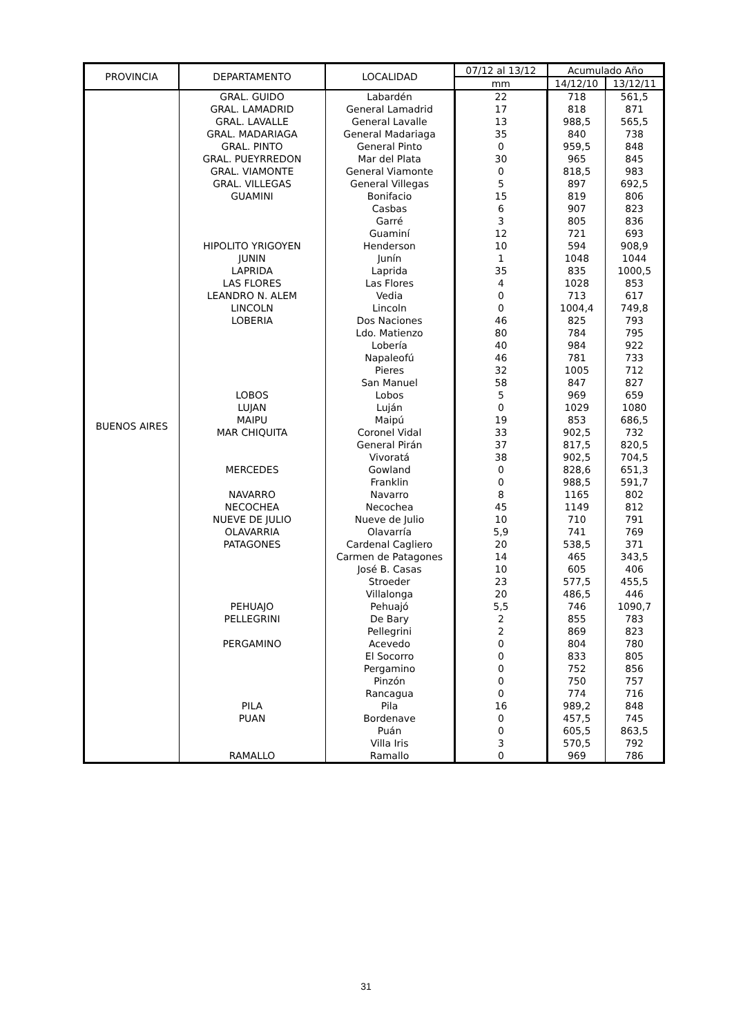| PROVINCIA | DEPARTAMENTO | LOCALIDAD | 07/12 al 13/12 | Acumulado Año | |
| --- | --- | --- | --- | --- | --- |
| | | | mm | 14/12/10 | 13/12/11 |
| BUENOS AIRES | GRAL. GUIDO | Labardén | 22 | 718 | 561,5 |
| | GRAL. LAMADRID | General Lamadrid | 17 | 818 | 871 |
| | GRAL. LAVALLE | General Lavalle | 13 | 988,5 | 565,5 |
| | GRAL. MADARIAGA | General Madariaga | 35 | 840 | 738 |
| | GRAL. PINTO | General Pinto | 0 | 959,5 | 848 |
| | GRAL. PUEYRREDON | Mar del Plata | 30 | 965 | 845 |
| | GRAL. VIAMONTE | General Viamonte | 0 | 818,5 | 983 |
| | GRAL. VILLEGAS | General Villegas | 5 | 897 | 692,5 |
| | GUAMINI | Bonifacio | 15 | 819 | 806 |
| | | Casbas | 6 | 907 | 823 |
| | | Garré | 3 | 805 | 836 |
| | | Guaminí | 12 | 721 | 693 |
| | HIPOLITO YRIGOYEN | Henderson | 10 | 594 | 908,9 |
| | JUNIN | Junín | 1 | 1048 | 1044 |
| | LAPRIDA | Laprida | 35 | 835 | 1000,5 |
| | LAS FLORES | Las Flores | 4 | 1028 | 853 |
| | LEANDRO N. ALEM | Vedia | 0 | 713 | 617 |
| | LINCOLN | Lincoln | 0 | 1004,4 | 749,8 |
| | LOBERIA | Dos Naciones | 46 | 825 | 793 |
| | | Ldo. Matienzo | 80 | 784 | 795 |
| | | Lobería | 40 | 984 | 922 |
| | | Napaleofú | 46 | 781 | 733 |
| | | Pieres | 32 | 1005 | 712 |
| | | San Manuel | 58 | 847 | 827 |
| | LOBOS | Lobos | 5 | 969 | 659 |
| | LUJAN | Luján | 0 | 1029 | 1080 |
| | MAIPU | Maipú | 19 | 853 | 686,5 |
| | MAR CHIQUITA | Coronel Vidal | 33 | 902,5 | 732 |
| | | General Pirán | 37 | 817,5 | 820,5 |
| | | Vivoratá | 38 | 902,5 | 704,5 |
| | MERCEDES | Gowland | 0 | 828,6 | 651,3 |
| | | Franklin | 0 | 988,5 | 591,7 |
| | NAVARRO | Navarro | 8 | 1165 | 802 |
| | NECOCHEA | Necochea | 45 | 1149 | 812 |
| | NUEVE DE JULIO | Nueve de Julio | 10 | 710 | 791 |
| | OLAVARRIA | Olavarría | 5,9 | 741 | 769 |
| | PATAGONES | Cardenal Cagliero | 20 | 538,5 | 371 |
| | | Carmen de Patagones | 14 | 465 | 343,5 |
| | | José B. Casas | 10 | 605 | 406 |
| | | Stroeder | 23 | 577,5 | 455,5 |
| | | Villalonga | 20 | 486,5 | 446 |
| | PEHUAJO | Pehuajó | 5,5 | 746 | 1090,7 |
| | PELLEGRINI | De Bary | 2 | 855 | 783 |
| | | Pellegrini | 2 | 869 | 823 |
| | PERGAMINO | Acevedo | 0 | 804 | 780 |
| | | El Socorro | 0 | 833 | 805 |
| | | Pergamino | 0 | 752 | 856 |
| | | Pinzón | 0 | 750 | 757 |
| | | Rancagua | 0 | 774 | 716 |
| | PILA | Pila | 16 | 989,2 | 848 |
| | PUAN | Bordenave | 0 | 457,5 | 745 |
| | | Puán | 0 | 605,5 | 863,5 |
| | | Villa Iris | 3 | 570,5 | 792 |
| | RAMALLO | Ramallo | 0 | 969 | 786 |
31